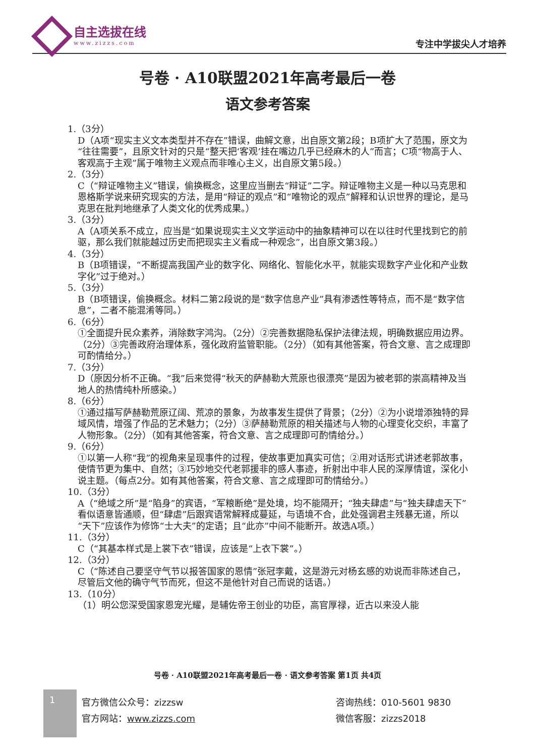自主选拔在线
www.zizzs.com
专注中学拔尖人才培养
号卷 · A10联盟2021年高考最后一卷
语文参考答案
1.（3分）
D（A项“现实主义文本类型并不存在”错误，曲解文意，出自原文第2段；B项扩大了范围，原文为“往往需要”，且原文针对的只是“整天把‘客观’挂在嘴边几乎已经麻木的人”而言；C项“物高于人、客观高于主观”属于唯物主义观点而非唯心主义，出自原文第5段。）
2.（3分）
C（“辩证唯物主义”错误，偷换概念，这里应当删去“辩证”二字。辩证唯物主义是一种以马克思和恩格斯学说来研究现实的方法，是用“辩证的观点”和“唯物论的观点”解释和认识世界的理论，是马克思在批判地继承了人类文化的优秀成果。）
3.（3分）
A（A项关系不成立，应当是“如果说现实主义文学运动中的抽象精神可以在以往时代里找到它的前驱，那么我们就能越过历史而把现实主义看成一种观念”，出自原文第3段。）
4.（3分）
B（B项错误，“不断提高我国产业的数字化、网络化、智能化水平，就能实现数字产业化和产业数字化”过于绝对。）
5.（3分）
B（B项错误，偷换概念。材料二第2段说的是“数字信息产业”具有渗透性等特点，而不是“数字信息”，二者不能混淆等同。）
6.（6分）
①全面提升民众素养，消除数字鸿沟。（2分）②完善数据隐私保护法律法规，明确数据应用边界。（2分）③完善政府治理体系，强化政府监管职能。（2分）（如有其他答案，符合文意、言之成理即可酌情给分。）
7.（3分）
D（原因分析不正确。“我”后来觉得“秋天的萨赫勒大荒原也很漂亮”是因为被老郭的崇高精神及当地人的热情纯朴所感染。）
8.（6分）
①通过描写萨赫勒荒原辽阔、荒凉的景象，为故事发生提供了背景；（2分）②为小说增添独特的异域风情，增强了作品的艺术魅力；（2分）③萨赫勒荒原的相关描述与人物的心理变化交织，丰富了人物形象。（2分）（如有其他答案，符合文意、言之成理即可酌情给分。）
9.（6分）
①以第一人称“我”的视角来呈现事件的过程，使故事更加真实可信；②用对话形式讲述老郭故事，使情节更为集中、自然；③巧妙地交代老郭援非的感人事迹，折射出中非人民的深厚情谊，深化小说主题。（每点2分。如有其他答案，符合文意、言之成理即可酌情给分。）
10.（3分）
A（“绝域之所”是“陷身”的宾语，“军粮断绝”是处境，均不能隔开；“独夫肆虐”与“独夫肆虐天下”看似语意皆通顺，但“肆虐”后跟宾语常解释成蔓延，与语境不合，此处强调君主残暴无道，所以“天下”应该作为修饰“士大夫”的定语；且“此亦”中间不能断开。故选A项。）
11.（3分）
C（“其基本样式是上裳下衣”错误，应该是“上衣下裳”。）
12.（3分）
C（“陈述自己要坚守气节以报答国家的恩情”张冠李戴，这是游元对杨玄感的劝说而非陈述自己，尽管后文他的确守气节而死，但这不是他针对自己而说的话语。）
13.（10分）
（1）明公您深受国家恩宠光耀，是辅佐帝王创业的功臣，高官厚禄，近古以来没人能
号卷 · A10联盟2021年高考最后一卷 · 语文参考答案 第1页 共4页
1
官方微信公众号：zizzsw
官方网站：www.zizzs.com
咨询热线：010-5601 9830
微信客服：zizzs2018